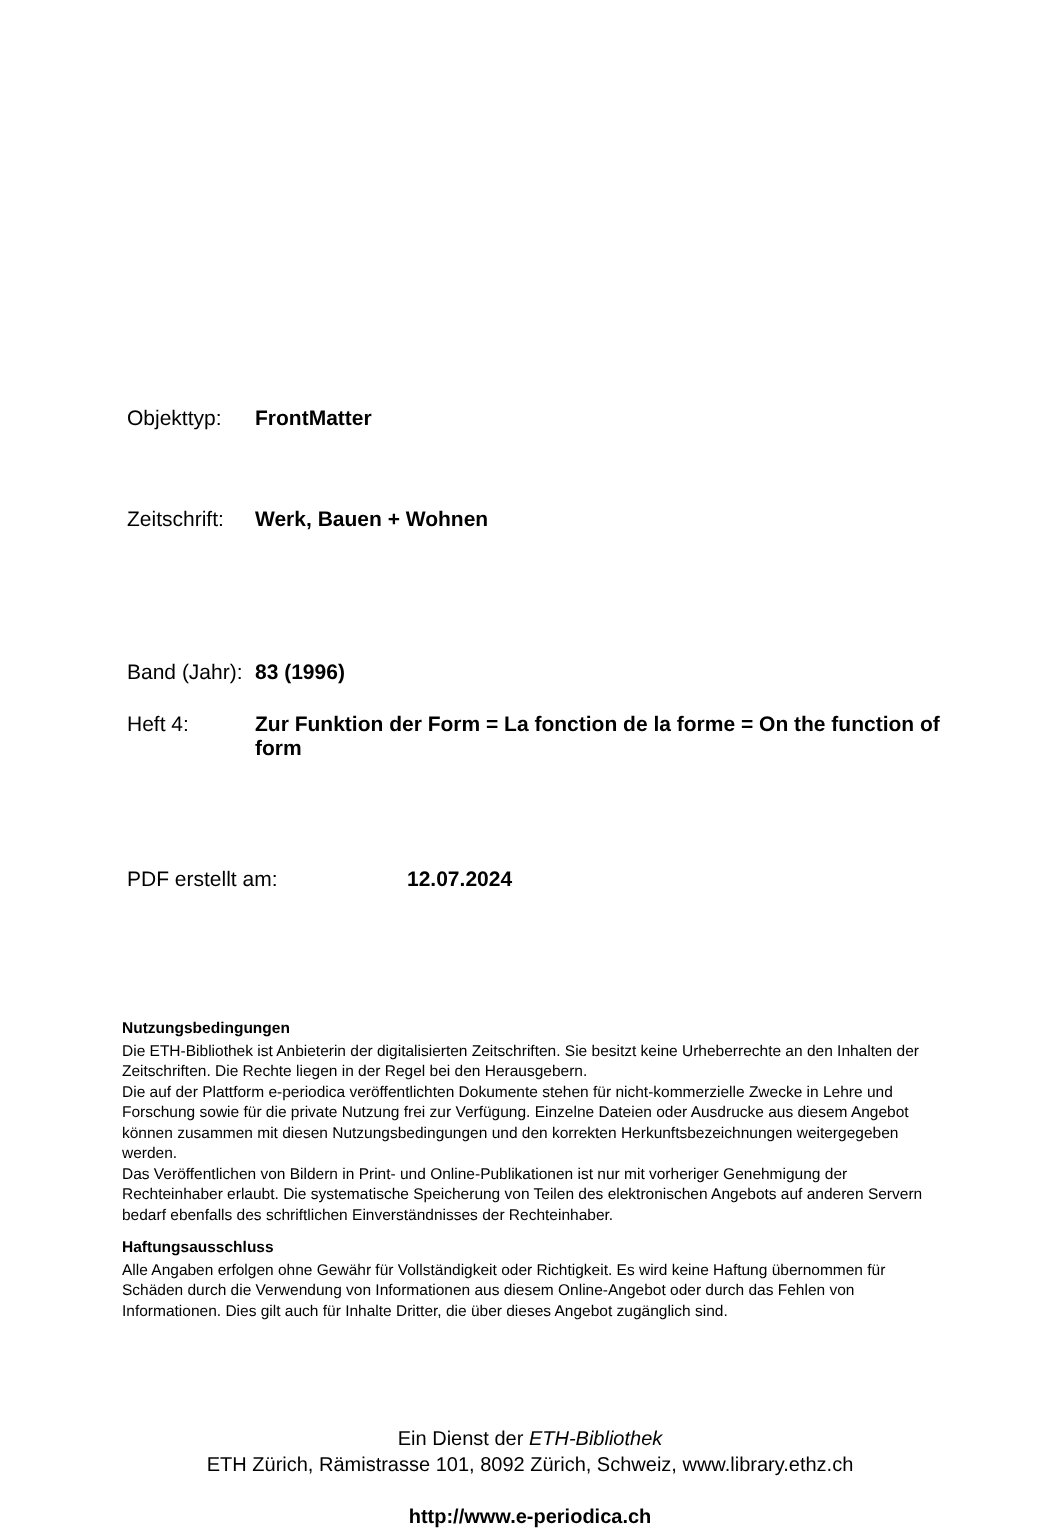Objekttyp: FrontMatter
Zeitschrift:
Werk, Bauen + Wohnen
Band (Jahr):
83 (1996)
Heft 4: Zur Funktion der Form = La fonction de la forme = On the function of form
PDF erstellt am: 12.07.2024
Nutzungsbedingungen
Die ETH-Bibliothek ist Anbieterin der digitalisierten Zeitschriften. Sie besitzt keine Urheberrechte an den Inhalten der Zeitschriften. Die Rechte liegen in der Regel bei den Herausgebern.
Die auf der Plattform e-periodica veröffentlichten Dokumente stehen für nicht-kommerzielle Zwecke in Lehre und Forschung sowie für die private Nutzung frei zur Verfügung. Einzelne Dateien oder Ausdrucke aus diesem Angebot können zusammen mit diesen Nutzungsbedingungen und den korrekten Herkunftsbezeichnungen weitergegeben werden.
Das Veröffentlichen von Bildern in Print- und Online-Publikationen ist nur mit vorheriger Genehmigung der Rechteinhaber erlaubt. Die systematische Speicherung von Teilen des elektronischen Angebots auf anderen Servern bedarf ebenfalls des schriftlichen Einverständnisses der Rechteinhaber.
Haftungsausschluss
Alle Angaben erfolgen ohne Gewähr für Vollständigkeit oder Richtigkeit. Es wird keine Haftung übernommen für Schäden durch die Verwendung von Informationen aus diesem Online-Angebot oder durch das Fehlen von Informationen. Dies gilt auch für Inhalte Dritter, die über dieses Angebot zugänglich sind.
Ein Dienst der ETH-Bibliothek
ETH Zürich, Rämistrasse 101, 8092 Zürich, Schweiz, www.library.ethz.ch
http://www.e-periodica.ch